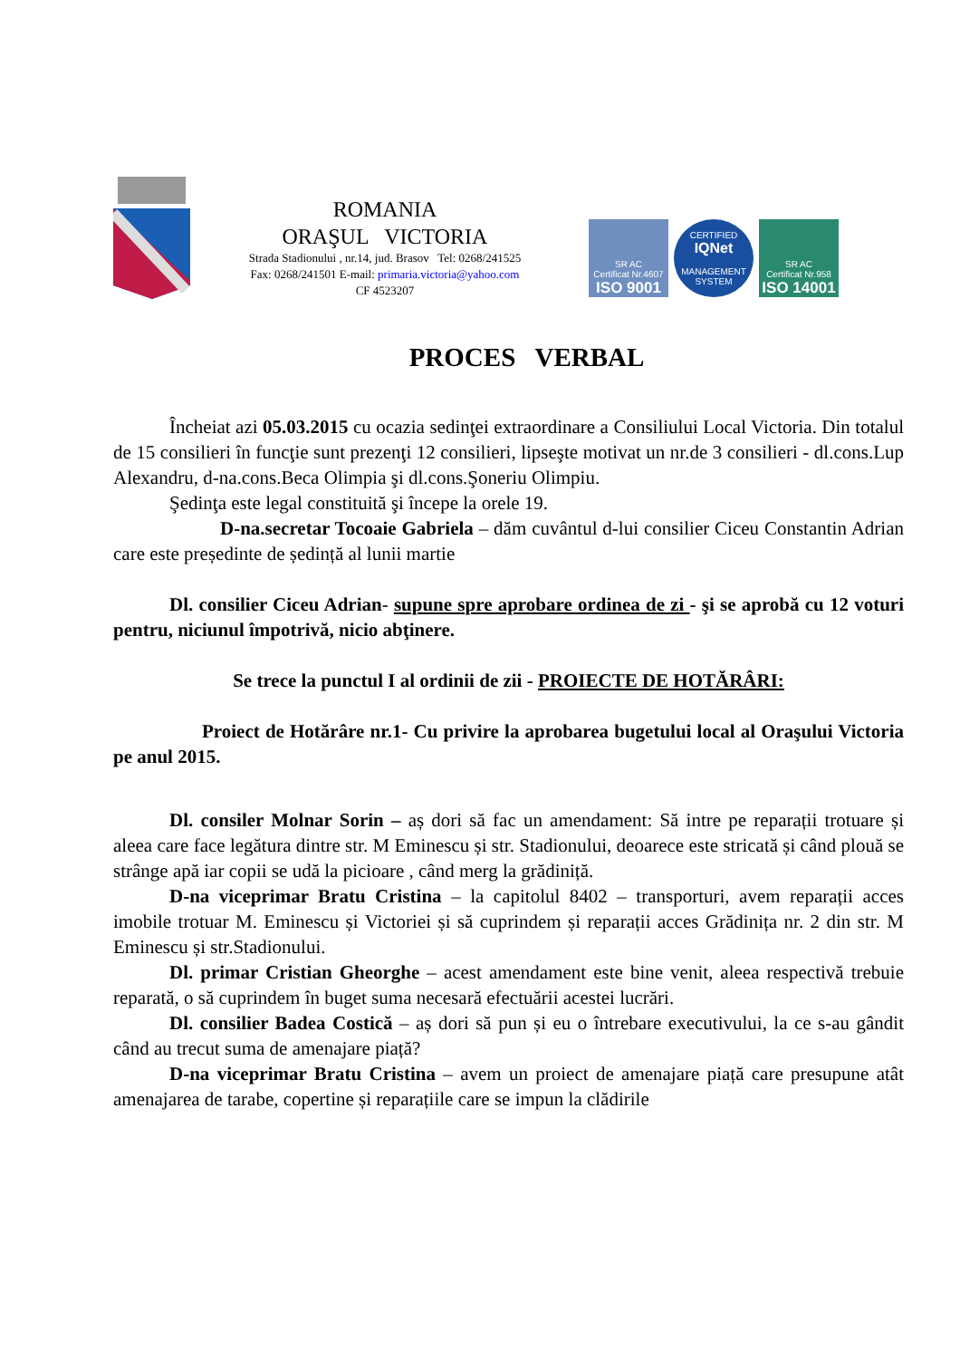ROMANIA
ORAŞUL VICTORIA
Strada Stadionului , nr.14, jud. Brasov Tel: 0268/241525
Fax: 0268/241501 E-mail: primaria.victoria@yahoo.com
CF 4523207
SR AC
Certificat Nr.4607
ISO 9001
CERTIFIED
IQNet
MANAGEMENT SYSTEM
SR AC
Certificat Nr.958
ISO 14001
PROCES VERBAL
Încheiat azi 05.03.2015 cu ocazia sedinţei extraordinare a Consiliului Local Victoria. Din totalul de 15 consilieri în funcţie sunt prezenţi 12 consilieri, lipseşte motivat un nr.de 3 consilieri - dl.cons.Lup Alexandru, d-na.cons.Beca Olimpia şi dl.cons.Şoneriu Olimpiu.
Şedinţa este legal constituită şi începe la orele 19.
D-na.secretar Tocoaie Gabriela – dăm cuvântul d-lui consilier Ciceu Constantin Adrian care este președinte de ședință al lunii martie
Dl. consilier Ciceu Adrian- supune spre aprobare ordinea de zi - şi se aprobă cu 12 voturi pentru, niciunul împotrivă, nicio abţinere.
Se trece la punctul I al ordinii de zii - PROIECTE DE HOTĂRÂRI:
Proiect de Hotărâre nr.1- Cu privire la aprobarea bugetului local al Oraşului Victoria pe anul 2015.
Dl. consiler Molnar Sorin – aș dori să fac un amendament: Să intre pe reparații trotuare și aleea care face legătura dintre str. M Eminescu și str. Stadionului, deoarece este stricată și când plouă se strânge apă iar copii se udă la picioare , când merg la grădiniță.
D-na viceprimar Bratu Cristina – la capitolul 8402 – transporturi, avem reparații acces imobile trotuar M. Eminescu și Victoriei și să cuprindem și reparații acces Grădinița nr. 2 din str. M Eminescu și str.Stadionului.
Dl. primar Cristian Gheorghe – acest amendament este bine venit, aleea respectivă trebuie reparată, o să cuprindem în buget suma necesară efectuării acestei lucrări.
Dl. consilier Badea Costică – aș dori să pun și eu o întrebare executivului, la ce s-au gândit când au trecut suma de amenajare piață?
D-na viceprimar Bratu Cristina – avem un proiect de amenajare piață care presupune atât amenajarea de tarabe, copertine și reparațiile care se impun la clădirile